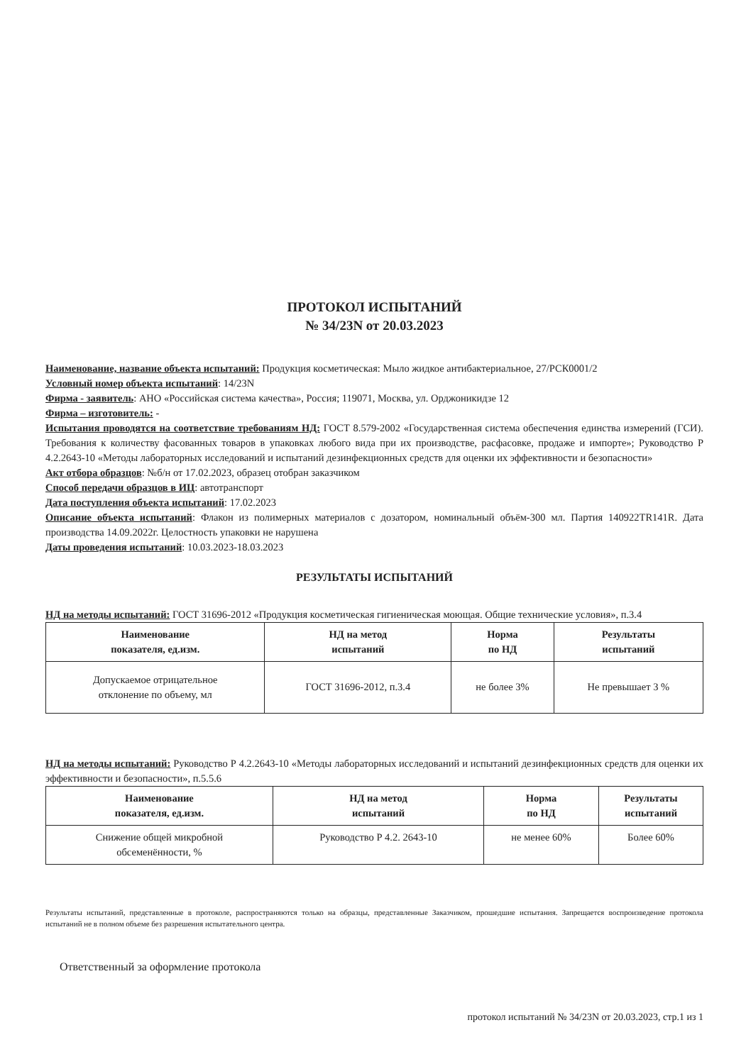ПРОТОКОЛ ИСПЫТАНИЙ
№ 34/23N от 20.03.2023
Наименование, название объекта испытаний: Продукция косметическая: Мыло жидкое антибактериальное, 27/РСК0001/2
Условный номер объекта испытаний: 14/23N
Фирма - заявитель: АНО «Российская система качества», Россия; 119071, Москва, ул. Орджоникидзе 12
Фирма – изготовитель: -
Испытания проводятся на соответствие требованиям НД: ГОСТ 8.579-2002 «Государственная система обеспечения единства измерений (ГСИ). Требования к количеству фасованных товаров в упаковках любого вида при их производстве, расфасовке, продаже и импорте»; Руководство Р 4.2.2643-10 «Методы лабораторных исследований и испытаний дезинфекционных средств для оценки их эффективности и безопасности»
Акт отбора образцов: №б/н от 17.02.2023, образец отобран заказчиком
Способ передачи образцов в ИЦ: автотранспорт
Дата поступления объекта испытаний: 17.02.2023
Описание объекта испытаний: Флакон из полимерных материалов с дозатором, номинальный объём-300 мл. Партия 140922TR141R. Дата производства 14.09.2022г. Целостность упаковки не нарушена
Даты проведения испытаний: 10.03.2023-18.03.2023
РЕЗУЛЬТАТЫ ИСПЫТАНИЙ
НД на методы испытаний: ГОСТ 31696-2012 «Продукция косметическая гигиеническая моющая. Общие технические условия», п.3.4
| Наименование показателя, ед.изм. | НД на метод испытаний | Норма по НД | Результаты испытаний |
| --- | --- | --- | --- |
| Допускаемое отрицательное отклонение по объему, мл | ГОСТ 31696-2012, п.3.4 | не более 3% | Не превышает 3 % |
НД на методы испытаний: Руководство Р 4.2.2643-10 «Методы лабораторных исследований и испытаний дезинфекционных средств для оценки их эффективности и безопасности», п.5.5.6
| Наименование показателя, ед.изм. | НД на метод испытаний | Норма по НД | Результаты испытаний |
| --- | --- | --- | --- |
| Снижение общей микробной обсеменённости, % | Руководство Р 4.2. 2643-10 | не менее 60% | Более 60% |
Результаты испытаний, представленные в протоколе, распространяются только на образцы, представленные Заказчиком, прошедшие испытания. Запрещается воспроизведение протокола испытаний не в полном объеме без разрешения испытательного центра.
Ответственный за оформление протокола
протокол испытаний № 34/23N от 20.03.2023, стр.1 из 1